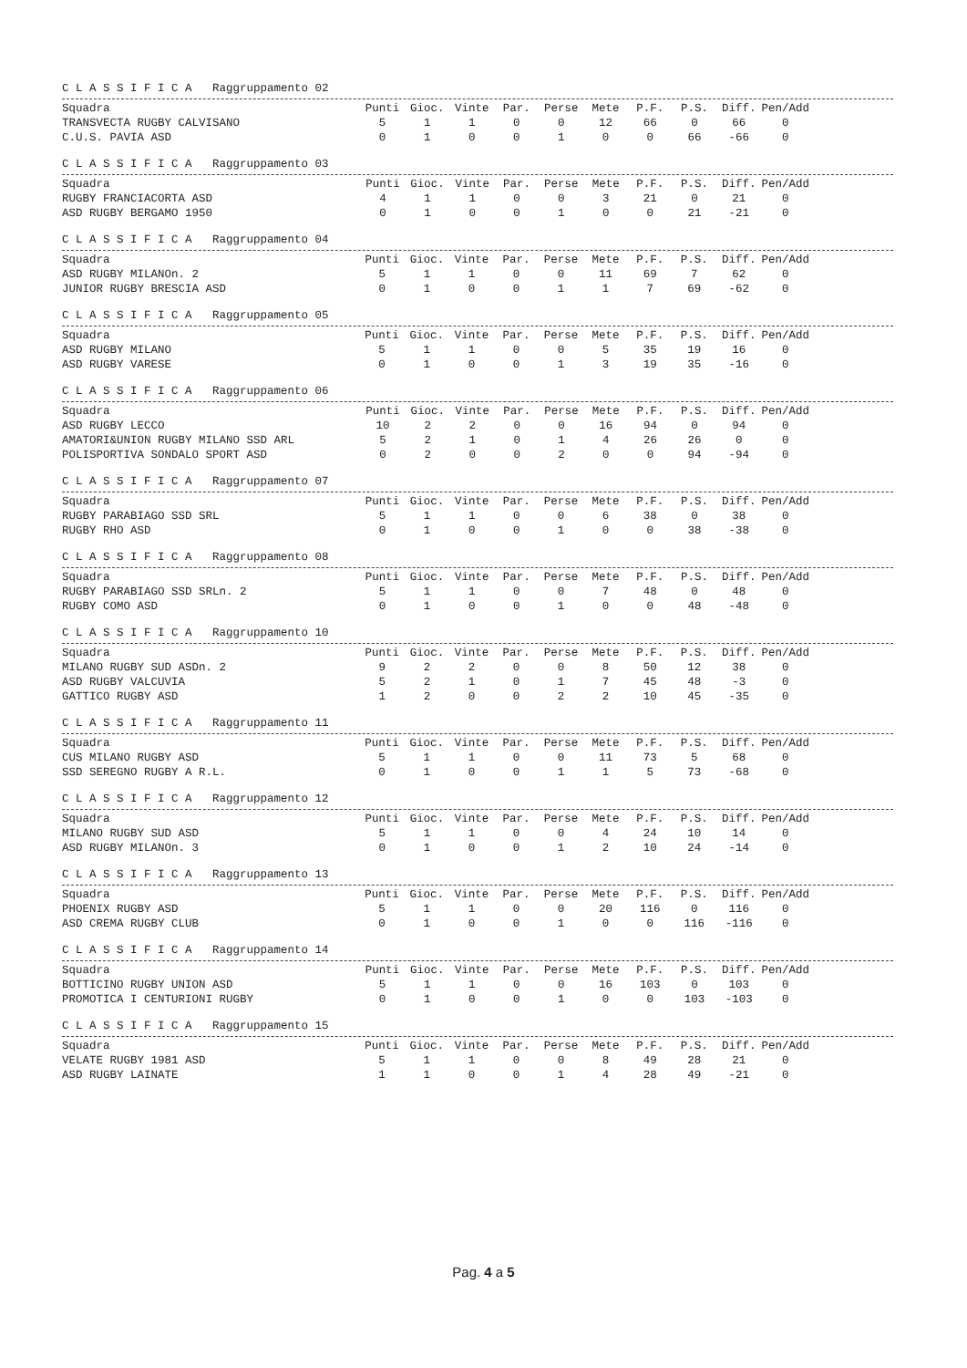C L A S S I F I C A Raggruppamento 02
| Squadra | Punti | Gioc. | Vinte | Par. | Perse | Mete | P.F. | P.S. | Diff. | Pen/Add |
| --- | --- | --- | --- | --- | --- | --- | --- | --- | --- | --- |
| TRANSVECTA RUGBY CALVISANO | 5 | 1 | 1 | 0 | 0 | 12 | 66 | 0 | 66 | 0 |
| C.U.S. PAVIA ASD | 0 | 1 | 0 | 0 | 1 | 0 | 0 | 66 | -66 | 0 |
C L A S S I F I C A Raggruppamento 03
| Squadra | Punti | Gioc. | Vinte | Par. | Perse | Mete | P.F. | P.S. | Diff. | Pen/Add |
| --- | --- | --- | --- | --- | --- | --- | --- | --- | --- | --- |
| RUGBY FRANCIACORTA ASD | 4 | 1 | 1 | 0 | 0 | 3 | 21 | 0 | 21 | 0 |
| ASD RUGBY BERGAMO 1950 | 0 | 1 | 0 | 0 | 1 | 0 | 0 | 21 | -21 | 0 |
C L A S S I F I C A Raggruppamento 04
| Squadra | Punti | Gioc. | Vinte | Par. | Perse | Mete | P.F. | P.S. | Diff. | Pen/Add |
| --- | --- | --- | --- | --- | --- | --- | --- | --- | --- | --- |
| ASD RUGBY MILANOn. 2 | 5 | 1 | 1 | 0 | 0 | 11 | 69 | 7 | 62 | 0 |
| JUNIOR RUGBY BRESCIA ASD | 0 | 1 | 0 | 0 | 1 | 1 | 7 | 69 | -62 | 0 |
C L A S S I F I C A Raggruppamento 05
| Squadra | Punti | Gioc. | Vinte | Par. | Perse | Mete | P.F. | P.S. | Diff. | Pen/Add |
| --- | --- | --- | --- | --- | --- | --- | --- | --- | --- | --- |
| ASD RUGBY MILANO | 5 | 1 | 1 | 0 | 0 | 5 | 35 | 19 | 16 | 0 |
| ASD RUGBY VARESE | 0 | 1 | 0 | 0 | 1 | 3 | 19 | 35 | -16 | 0 |
C L A S S I F I C A Raggruppamento 06
| Squadra | Punti | Gioc. | Vinte | Par. | Perse | Mete | P.F. | P.S. | Diff. | Pen/Add |
| --- | --- | --- | --- | --- | --- | --- | --- | --- | --- | --- |
| ASD RUGBY LECCO | 10 | 2 | 2 | 0 | 0 | 16 | 94 | 0 | 94 | 0 |
| AMATORI&UNION RUGBY MILANO SSD ARL | 5 | 2 | 1 | 0 | 1 | 4 | 26 | 26 | 0 | 0 |
| POLISPORTIVA SONDALO SPORT ASD | 0 | 2 | 0 | 0 | 2 | 0 | 0 | 94 | -94 | 0 |
C L A S S I F I C A Raggruppamento 07
| Squadra | Punti | Gioc. | Vinte | Par. | Perse | Mete | P.F. | P.S. | Diff. | Pen/Add |
| --- | --- | --- | --- | --- | --- | --- | --- | --- | --- | --- |
| RUGBY PARABIAGO SSD SRL | 5 | 1 | 1 | 0 | 0 | 6 | 38 | 0 | 38 | 0 |
| RUGBY RHO ASD | 0 | 1 | 0 | 0 | 1 | 0 | 0 | 38 | -38 | 0 |
C L A S S I F I C A Raggruppamento 08
| Squadra | Punti | Gioc. | Vinte | Par. | Perse | Mete | P.F. | P.S. | Diff. | Pen/Add |
| --- | --- | --- | --- | --- | --- | --- | --- | --- | --- | --- |
| RUGBY PARABIAGO SSD SRLn. 2 | 5 | 1 | 1 | 0 | 0 | 7 | 48 | 0 | 48 | 0 |
| RUGBY COMO ASD | 0 | 1 | 0 | 0 | 1 | 0 | 0 | 48 | -48 | 0 |
C L A S S I F I C A Raggruppamento 10
| Squadra | Punti | Gioc. | Vinte | Par. | Perse | Mete | P.F. | P.S. | Diff. | Pen/Add |
| --- | --- | --- | --- | --- | --- | --- | --- | --- | --- | --- |
| MILANO RUGBY SUD ASDn. 2 | 9 | 2 | 2 | 0 | 0 | 8 | 50 | 12 | 38 | 0 |
| ASD RUGBY VALCUVIA | 5 | 2 | 1 | 0 | 1 | 7 | 45 | 48 | -3 | 0 |
| GATTICO RUGBY ASD | 1 | 2 | 0 | 0 | 2 | 2 | 10 | 45 | -35 | 0 |
C L A S S I F I C A Raggruppamento 11
| Squadra | Punti | Gioc. | Vinte | Par. | Perse | Mete | P.F. | P.S. | Diff. | Pen/Add |
| --- | --- | --- | --- | --- | --- | --- | --- | --- | --- | --- |
| CUS MILANO RUGBY ASD | 5 | 1 | 1 | 0 | 0 | 11 | 73 | 5 | 68 | 0 |
| SSD SEREGNO RUGBY A R.L. | 0 | 1 | 0 | 0 | 1 | 1 | 5 | 73 | -68 | 0 |
C L A S S I F I C A Raggruppamento 12
| Squadra | Punti | Gioc. | Vinte | Par. | Perse | Mete | P.F. | P.S. | Diff. | Pen/Add |
| --- | --- | --- | --- | --- | --- | --- | --- | --- | --- | --- |
| MILANO RUGBY SUD ASD | 5 | 1 | 1 | 0 | 0 | 4 | 24 | 10 | 14 | 0 |
| ASD RUGBY MILANOn. 3 | 0 | 1 | 0 | 0 | 1 | 2 | 10 | 24 | -14 | 0 |
C L A S S I F I C A Raggruppamento 13
| Squadra | Punti | Gioc. | Vinte | Par. | Perse | Mete | P.F. | P.S. | Diff. | Pen/Add |
| --- | --- | --- | --- | --- | --- | --- | --- | --- | --- | --- |
| PHOENIX RUGBY ASD | 5 | 1 | 1 | 0 | 0 | 20 | 116 | 0 | 116 | 0 |
| ASD CREMA RUGBY CLUB | 0 | 1 | 0 | 0 | 1 | 0 | 0 | 116 | -116 | 0 |
C L A S S I F I C A Raggruppamento 14
| Squadra | Punti | Gioc. | Vinte | Par. | Perse | Mete | P.F. | P.S. | Diff. | Pen/Add |
| --- | --- | --- | --- | --- | --- | --- | --- | --- | --- | --- |
| BOTTICINO RUGBY UNION ASD | 5 | 1 | 1 | 0 | 0 | 16 | 103 | 0 | 103 | 0 |
| PROMOTICA I CENTURIONI RUGBY | 0 | 1 | 0 | 0 | 1 | 0 | 0 | 103 | -103 | 0 |
C L A S S I F I C A Raggruppamento 15
| Squadra | Punti | Gioc. | Vinte | Par. | Perse | Mete | P.F. | P.S. | Diff. | Pen/Add |
| --- | --- | --- | --- | --- | --- | --- | --- | --- | --- | --- |
| VELATE RUGBY 1981 ASD | 5 | 1 | 1 | 0 | 0 | 8 | 49 | 28 | 21 | 0 |
| ASD RUGBY LAINATE | 1 | 1 | 0 | 0 | 1 | 4 | 28 | 49 | -21 | 0 |
Pag. 4 a 5